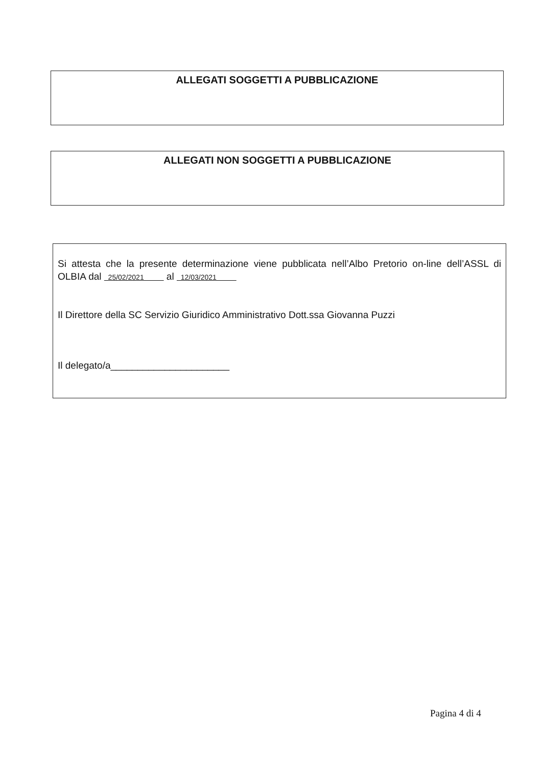ALLEGATI SOGGETTI A PUBBLICAZIONE
ALLEGATI NON SOGGETTI A PUBBLICAZIONE
Si attesta che la presente determinazione viene pubblicata nell’Albo Pretorio on-line dell’ASSL di OLBIA dal 25/02/2021 al 12/03/2021
Il Direttore della SC Servizio Giuridico Amministrativo Dott.ssa Giovanna Puzzi
Il delegato/a______________________
Pagina 4 di 4